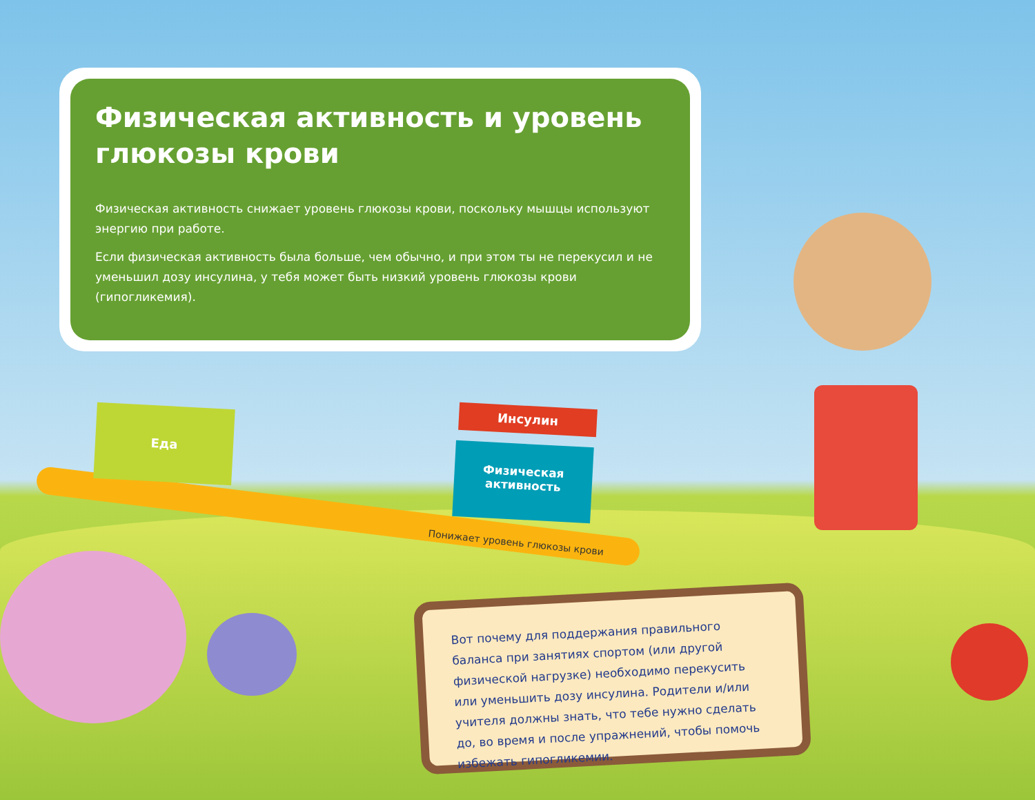Физическая активность и уровень глюкозы крови
Физическая активность снижает уровень глюкозы крови, поскольку мышцы используют энергию при работе.
Если физическая активность была больше, чем обычно, и при этом ты не перекусил и не уменьшил дозу инсулина, у тебя может быть низкий уровень глюкозы крови (гипогликемия).
Еда Инсулин
Физическая
активность
Понижает уровень глюкозы крови
Вот почему для поддержания правильного баланса при занятиях спортом (или другой физической нагрузке) необходимо перекусить или уменьшить дозу инсулина. Родители и/или учителя должны знать, что тебе нужно сделать до, во время и после упражнений, чтобы помочь избежать гипогликемии.